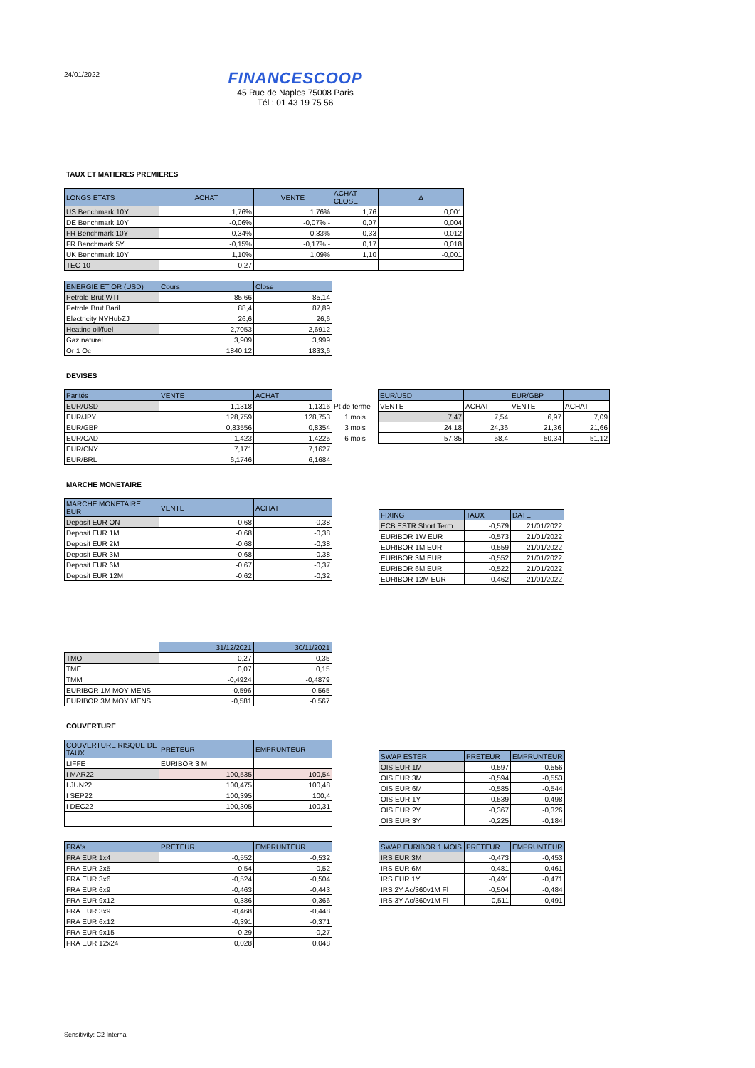24/01/2022
FINANCESCOOP
45 Rue de Naples 75008 Paris
Tél : 01 43 19 75 56
TAUX ET MATIERES PREMIERES
| LONGS ETATS | ACHAT | VENTE | ACHAT CLOSE | Δ |
| --- | --- | --- | --- | --- |
| US Benchmark 10Y | 1,76% | 1,76% | 1,76 | 0,001 |
| DE Benchmark 10Y | -0,06% | -0,07% - | 0,07 | 0,004 |
| FR Benchmark 10Y | 0,34% | 0,33% | 0,33 | 0,012 |
| FR Benchmark 5Y | -0,15% | -0,17% - | 0,17 | 0,018 |
| UK Benchmark 10Y | 1,10% | 1,09% | 1,10 | -0,001 |
| TEC 10 | 0,27 | | | |
| ENERGIE ET OR (USD) | Cours | Close |
| --- | --- | --- |
| Petrole Brut WTI | 85,66 | 85,14 |
| Petrole Brut Baril | 88,4 | 87,89 |
| Electricity NYHubZJ | 26,6 | 26,6 |
| Heating oil/fuel | 2,7053 | 2,6912 |
| Gaz naturel | 3,909 | 3,999 |
| Or 1 Oc | 1840,12 | 1833,6 |
DEVISES
| Parités | VENTE | ACHAT |
| --- | --- | --- |
| EUR/USD | 1,1318 | 1,1316 |
| EUR/JPY | 128,759 | 128,753 |
| EUR/GBP | 0,83556 | 0,8354 |
| EUR/CAD | 1,423 | 1,4225 |
| EUR/CNY | 7,171 | 7,1627 |
| EUR/BRL | 6,1746 | 6,1684 |
| | EUR/USD | | EUR/GBP | |
| Pt de terme | VENTE | ACHAT | VENTE | ACHAT |
| 1 mois | 7,47 | 7,54 | 6,97 | 7,09 |
| 3 mois | 24,18 | 24,36 | 21,36 | 21,66 |
| 6 mois | 57,85 | 58,4 | 50,34 | 51,12 |
MARCHE MONETAIRE
| MARCHE MONETAIRE EUR | VENTE | ACHAT |
| --- | --- | --- |
| Deposit EUR ON | -0,68 | -0,38 |
| Deposit EUR 1M | -0,68 | -0,38 |
| Deposit EUR 2M | -0,68 | -0,38 |
| Deposit EUR 3M | -0,68 | -0,38 |
| Deposit EUR 6M | -0,67 | -0,37 |
| Deposit EUR 12M | -0,62 | -0,32 |
| FIXING | TAUX | DATE |
| --- | --- | --- |
| ECB ESTR Short Term | -0,579 | 21/01/2022 |
| EURIBOR 1W EUR | -0,573 | 21/01/2022 |
| EURIBOR 1M EUR | -0,559 | 21/01/2022 |
| EURIBOR 3M EUR | -0,552 | 21/01/2022 |
| EURIBOR 6M EUR | -0,522 | 21/01/2022 |
| EURIBOR 12M EUR | -0,462 | 21/01/2022 |
| | 31/12/2021 | 30/11/2021 |
| TMO | 0,27 | 0,35 |
| TME | 0,07 | 0,15 |
| TMM | -0,4924 | -0,4879 |
| EURIBOR 1M MOY MENS | -0,596 | -0,565 |
| EURIBOR 3M MOY MENS | -0,581 | -0,567 |
COUVERTURE
| COUVERTURE RISQUE DE TAUX | PRETEUR | EMPRUNTEUR |
| --- | --- | --- |
| LIFFE | EURIBOR 3 M | |
| I MAR22 | 100,535 | 100,54 |
| I JUN22 | 100,475 | 100,48 |
| I SEP22 | 100,395 | 100,4 |
| I DEC22 | 100,305 | 100,31 |
| SWAP ESTER | PRETEUR | EMPRUNTEUR |
| --- | --- | --- |
| OIS EUR 1M | -0,597 | -0,556 |
| OIS EUR 3M | -0,594 | -0,553 |
| OIS EUR 6M | -0,585 | -0,544 |
| OIS EUR 1Y | -0,539 | -0,498 |
| OIS EUR 2Y | -0,367 | -0,326 |
| OIS EUR 3Y | -0,225 | -0,184 |
| FRA's | PRETEUR | EMPRUNTEUR |
| --- | --- | --- |
| FRA EUR 1x4 | -0,552 | -0,532 |
| FRA EUR 2x5 | -0,54 | -0,52 |
| FRA EUR 3x6 | -0,524 | -0,504 |
| FRA EUR 6x9 | -0,463 | -0,443 |
| FRA EUR 9x12 | -0,386 | -0,366 |
| FRA EUR 3x9 | -0,468 | -0,448 |
| FRA EUR 6x12 | -0,391 | -0,371 |
| FRA EUR 9x15 | -0,29 | -0,27 |
| FRA EUR 12x24 | 0,028 | 0,048 |
| SWAP EURIBOR 1 MOIS | PRETEUR | EMPRUNTEUR |
| --- | --- | --- |
| IRS EUR 3M | -0,473 | -0,453 |
| IRS EUR 6M | -0,481 | -0,461 |
| IRS EUR 1Y | -0,491 | -0,471 |
| IRS 2Y Ac/360v1M Fl | -0,504 | -0,484 |
| IRS 3Y Ac/360v1M Fl | -0,511 | -0,491 |
Sensitivity: C2 Internal